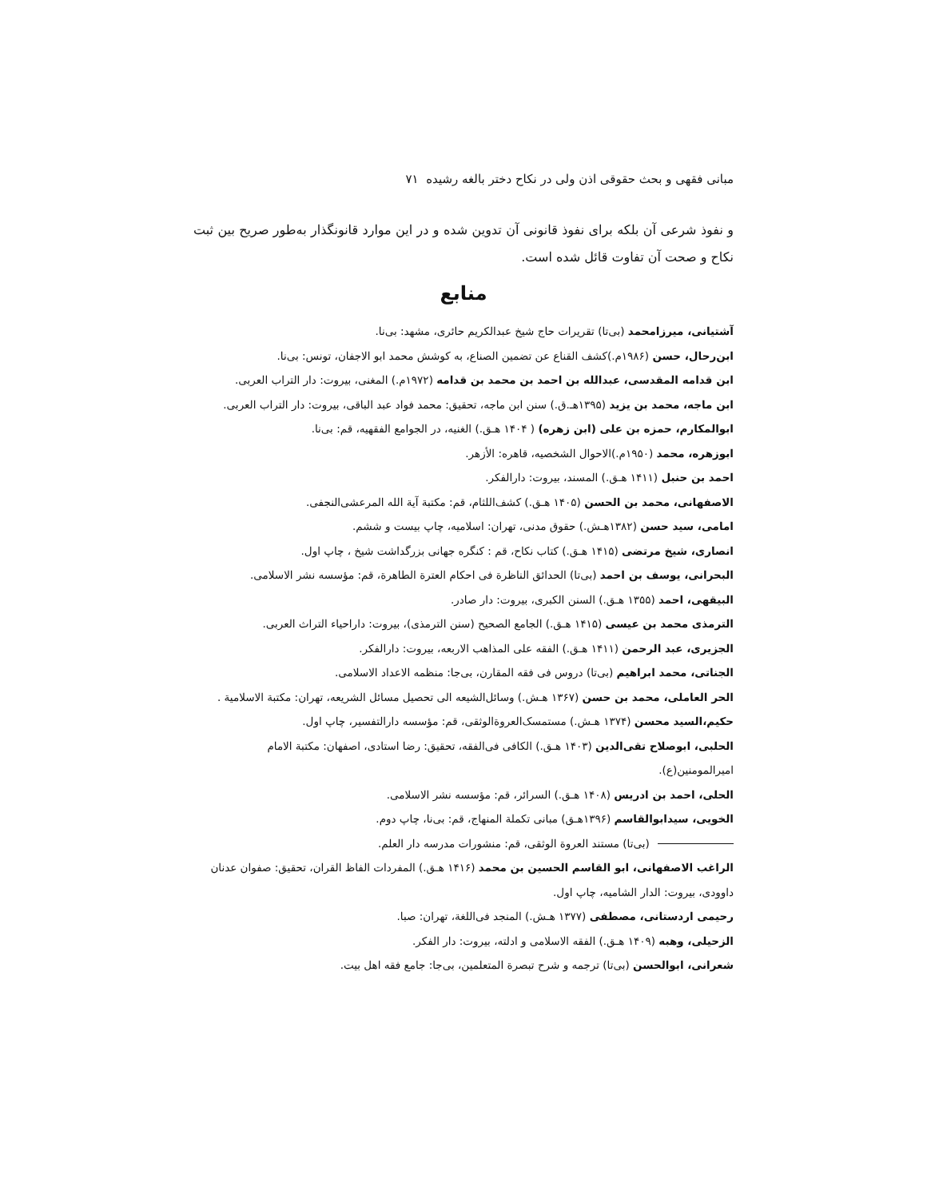مبانی فقهی و بحث حقوقی اذن ولی در نکاح دختر بالغه رشیده ۷۱
و نفوذ شرعی آن بلکه برای نفوذ قانونی آن تدوین شده و در این موارد قانونگذار به‌طور صریح بین ثبت نکاح و صحت آن تفاوت قائل شده است.
منابع
آشتیانی، میرزامحمد (بی‌تا) تقریرات حاج شیخ عبدالکریم حائری، مشهد: بی‌نا.
ابن‌رحال، حسن (۱۹۸۶م.)کشف القناع عن تضمین الصناع، به کوشش محمد ابو الاجفان، تونس: بی‌نا.
ابن قدامه المقدسی، عبدالله بن احمد بن محمد بن قدامه (۱۹۷۲م.) المغنی، بیروت: دار التراب العربی.
ابن ماجه، محمد بن یزید (۱۳۹۵هـ.ق.) سنن ابن ماجه، تحقیق: محمد فواد عبد الباقی، بیروت: دار التراب العربی.
ابوالمکارم، حمزه بن علی (ابن زهره) ( ۱۴۰۴ هـق.) الغنیه، در الجوامع الفقهیه، قم: بی‌نا.
ابوزهره، محمد (۱۹۵۰م.)الاحوال الشخصیه، قاهره: الأزهر.
احمد بن حنبل (۱۴۱۱ هـق.) المسند، بیروت: دارالفکر.
الاصفهانی، محمد بن الحسن (۱۴۰۵ هـق.) کشف‌اللثام، قم: مکتبة آیة الله المرعشی‌النجفی.
امامی، سید حسن (۱۳۸۲هـش.) حقوق مدنی، تهران: اسلامیه، چاپ بیست و ششم.
انصاری، شیخ مرتضی (۱۴۱۵ هـق.) کتاب نکاح، قم : کنگره جهانی بزرگداشت شیخ ، چاپ اول.
البحرانی، یوسف بن احمد (بی‌تا) الحدائق الناظرة فی احکام العترة الطاهرة، قم: مؤسسه نشر الاسلامی.
البیقهی، احمد (۱۳۵۵ هـق.) السنن الکبری، بیروت: دار صادر.
الترمذی محمد بن عیسی (۱۴۱۵ هـق.) الجامع الصحیح (سنن الترمذی)، بیروت: داراحیاء التراث العربی.
الجزیری، عبد الرحمن (۱۴۱۱ هـق.) الفقه علی المذاهب الاربعه، بیروت: دارالفکر.
الجناتی، محمد ابراهیم (بی‌تا) دروس فی فقه المقارن، بی‌جا: منظمه الاعداد الاسلامی.
الحر العاملی، محمد بن حسن (۱۳۶۷ هـش.) وسائل‌الشیعه الی تحصیل مسائل الشریعه، تهران: مکتبة الاسلامیة .
حکیم،السید محسن (۱۳۷۴ هـش.) مستمسک‌العروةالوثقی، قم: مؤسسه دارالتفسیر، چاپ اول.
الحلبی، ابوصلاح تقی‌الدین (۱۴۰۳ هـق.) الکافی فی‌الفقه، تحقیق: رضا استادی، اصفهان: مکتبة الامام امیرالمومنین(ع).
الحلی، احمد بن ادریس (۱۴۰۸ هـق.) السرائر، قم: مؤسسه نشر الاسلامی.
الخویی، سیدابوالقاسم (۱۳۹۶هـق) مبانی تکملة المنهاج، قم: بی‌نا، چاپ دوم.
(بی‌تا) مستند العروة الوثقی، قم: منشورات مدرسه دار العلم.
الراغب الاصفهانی، ابو القاسم الحسین بن محمد (۱۴۱۶ هـق.) المفردات الفاظ القران، تحقیق: صفوان عدنان داوودی، بیروت: الدار الشامیه، چاپ اول.
رحیمی اردستانی، مصطفی (۱۳۷۷ هـش.) المنجد فی‌اللغة، تهران: صبا.
الزحیلی، وهبه (۱۴۰۹ هـق.) الفقه الاسلامی و ادلته، بیروت: دار الفکر.
شعرانی، ابوالحسن (بی‌تا) ترجمه و شرح تبصرة المتعلمین، بی‌جا: جامع فقه اهل بیت.